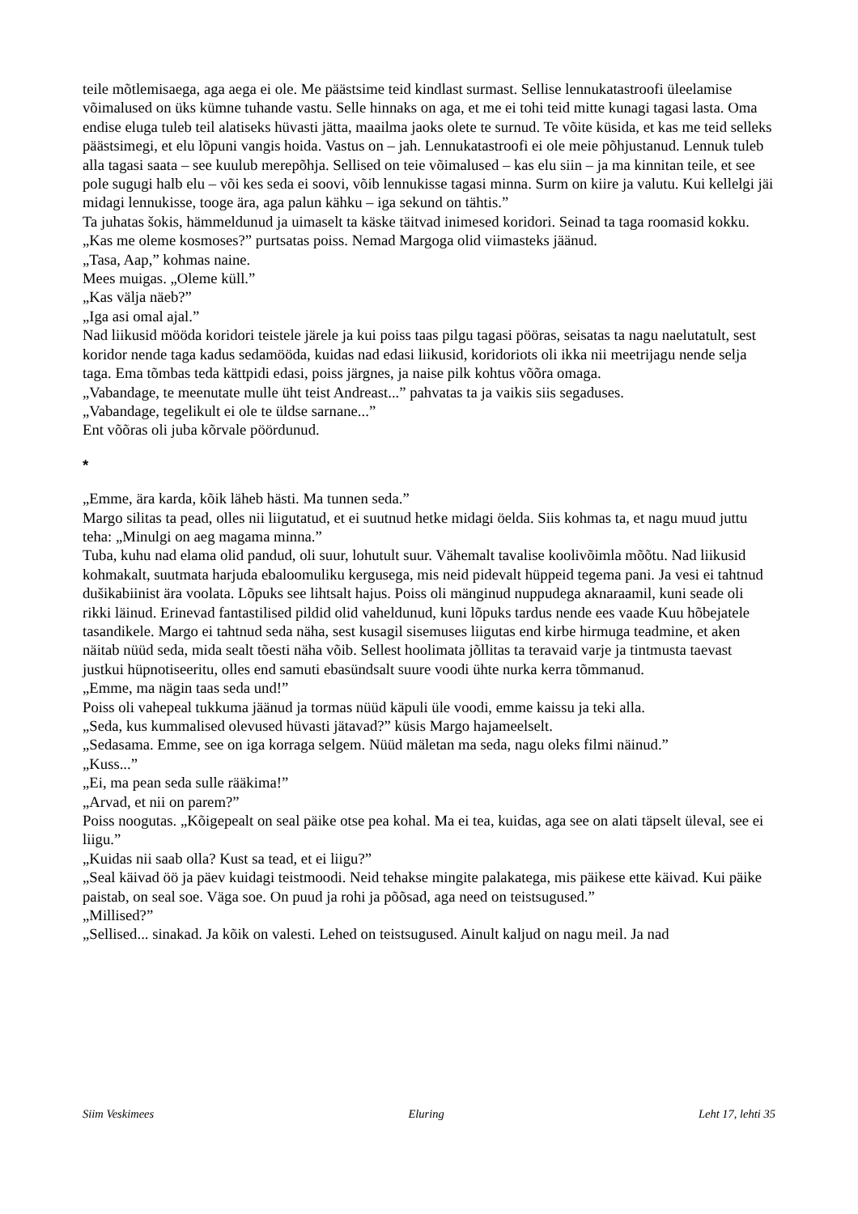teile mõtlemisaega, aga aega ei ole. Me päästsime teid kindlast surmast. Sellise lennukatastroofi üleelamise võimalused on üks kümne tuhande vastu. Selle hinnaks on aga, et me ei tohi teid mitte kunagi tagasi lasta. Oma endise eluga tuleb teil alatiseks hüvasti jätta, maailma jaoks olete te surnud. Te võite küsida, et kas me teid selleks päästsimegi, et elu lõpuni vangis hoida. Vastus on – jah. Lennukatastroofi ei ole meie põhjustanud. Lennuk tuleb alla tagasi saata – see kuulub merepõhja. Sellised on teie võimalused – kas elu siin – ja ma kinnitan teile, et see pole sugugi halb elu – või kes seda ei soovi, võib lennukisse tagasi minna. Surm on kiire ja valutu. Kui kellelgi jäi midagi lennukisse, tooge ära, aga palun kähku – iga sekund on tähtis.”
Ta juhatas šokis, hämmeldunud ja uimaselt ta käske täitvad inimesed koridori. Seinad ta taga roomasid kokku.
„Kas me oleme kosmoses?” purtsatas poiss. Nemad Margoga olid viimasteks jäänud.
„Tasa, Aap,” kohmas naine.
Mees muigas. „Oleme küll.”
„Kas välja näeb?”
„Iga asi omal ajal.”
Nad liikusid mööda koridori teistele järele ja kui poiss taas pilgu tagasi pööras, seisatas ta nagu naelutatult, sest koridor nende taga kadus sedamööda, kuidas nad edasi liikusid, koridoriots oli ikka nii meetrijagu nende selja taga. Ema tõmbas teda kättpidi edasi, poiss järgnes, ja naise pilk kohtus võõra omaga.
„Vabandage, te meenutate mulle üht teist Andreast...” pahvatas ta ja vaikis siis segaduses.
„Vabandage, tegelikult ei ole te üldse sarnane...”
Ent võõras oli juba kõrvale pöördunud.
*
„Emme, ära karda, kõik läheb hästi. Ma tunnen seda.”
Margo silitas ta pead, olles nii liigutatud, et ei suutnud hetke midagi öelda. Siis kohmas ta, et nagu muud juttu teha: „Minulgi on aeg magama minna.”
Tuba, kuhu nad elama olid pandud, oli suur, lohutult suur. Vähemalt tavalise koolivõimla mõõtu. Nad liikusid kohmakalt, suutmata harjuda ebaloomuliku kergusega, mis neid pidevalt hüppeid tegema pani. Ja vesi ei tahtnud dušikabiinist ära voolata. Lõpuks see lihtsalt hajus. Poiss oli mänginud nuppudega aknaraamil, kuni seade oli rikki läinud. Erinevad fantastilised pildid olid vaheldunud, kuni lõpuks tardus nende ees vaade Kuu hõbejatele tasandikele. Margo ei tahtnud seda näha, sest kusagil sisemuses liigutas end kirbe hirmuga teadmine, et aken näitab nüüd seda, mida sealt tõesti näha võib. Sellest hoolimata jõllitas ta teravaid varje ja tintmusta taevast justkui hüpnotiseeritu, olles end samuti ebasündsalt suure voodi ühte nurka kerra tõmmanud.
„Emme, ma nägin taas seda und!”
Poiss oli vahepeal tukkuma jäänud ja tormas nüüd käpuli üle voodi, emme kaissu ja teki alla.
„Seda, kus kummalised olevused hüvasti jätavad?” küsis Margo hajameelselt.
„Sedasama. Emme, see on iga korraga selgem. Nüüd mäletan ma seda, nagu oleks filmi näinud.”
„Kuss...”
„Ei, ma pean seda sulle rääkima!”
„Arvad, et nii on parem?”
Poiss noogutas. „Kõigepealt on seal päike otse pea kohal. Ma ei tea, kuidas, aga see on alati täpselt üleval, see ei liigu.”
„Kuidas nii saab olla? Kust sa tead, et ei liigu?”
„Seal käivad öö ja päev kuidagi teistmoodi. Neid tehakse mingite palakategа, mis päikese ette käivad. Kui päike paistab, on seal soe. Väga soe. On puud ja rohi ja põõsad, aga need on teistsugused.”
„Millised?”
„Sellised... sinakad. Ja kõik on valesti. Lehed on teistsugused. Ainult kaljud on nagu meil. Ja nad
Siim Veskimees Eluring Leht 17, lehti 35